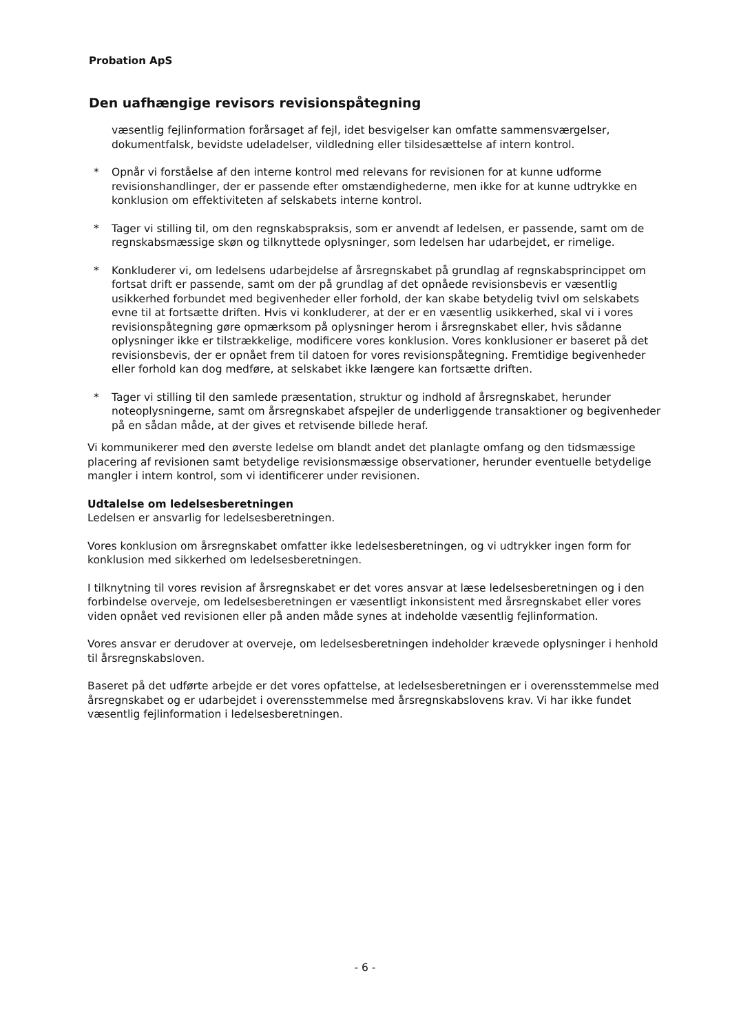Probation ApS
Den uafhængige revisors revisionspåtegning
væsentlig fejlinformation forårsaget af fejl, idet besvigelser kan omfatte sammensværgelser, dokumentfalsk, bevidste udeladelser, vildledning eller tilsidesættelse af intern kontrol.
* Opnår vi forståelse af den interne kontrol med relevans for revisionen for at kunne udforme revisionshandlinger, der er passende efter omstændighederne, men ikke for at kunne udtrykke en konklusion om effektiviteten af selskabets interne kontrol.
* Tager vi stilling til, om den regnskabspraksis, som er anvendt af ledelsen, er passende, samt om de regnskabsmæssige skøn og tilknyttede oplysninger, som ledelsen har udarbejdet, er rimelige.
* Konkluderer vi, om ledelsens udarbejdelse af årsregnskabet på grundlag af regnskabsprincippet om fortsat drift er passende, samt om der på grundlag af det opnåede revisionsbevis er væsentlig usikkerhed forbundet med begivenheder eller forhold, der kan skabe betydelig tvivl om selskabets evne til at fortsætte driften. Hvis vi konkluderer, at der er en væsentlig usikkerhed, skal vi i vores revisionspåtegning gøre opmærksom på oplysninger herom i årsregnskabet eller, hvis sådanne oplysninger ikke er tilstrækkelige, modificere vores konklusion. Vores konklusioner er baseret på det revisionsbevis, der er opnået frem til datoen for vores revisionspåtegning. Fremtidige begivenheder eller forhold kan dog medføre, at selskabet ikke længere kan fortsætte driften.
* Tager vi stilling til den samlede præsentation, struktur og indhold af årsregnskabet, herunder noteoplysningerne, samt om årsregnskabet afspejler de underliggende transaktioner og begivenheder på en sådan måde, at der gives et retvisende billede heraf.
Vi kommunikerer med den øverste ledelse om blandt andet det planlagte omfang og den tidsmæssige placering af revisionen samt betydelige revisionsmæssige observationer, herunder eventuelle betydelige mangler i intern kontrol, som vi identificerer under revisionen.
Udtalelse om ledelsesberetningen
Ledelsen er ansvarlig for ledelsesberetningen.
Vores konklusion om årsregnskabet omfatter ikke ledelsesberetningen, og vi udtrykker ingen form for konklusion med sikkerhed om ledelsesberetningen.
I tilknytning til vores revision af årsregnskabet er det vores ansvar at læse ledelsesberetningen og i den forbindelse overveje, om ledelsesberetningen er væsentligt inkonsistent med årsregnskabet eller vores viden opnået ved revisionen eller på anden måde synes at indeholde væsentlig fejlinformation.
Vores ansvar er derudover at overveje, om ledelsesberetningen indeholder krævede oplysninger i henhold til årsregnskabsloven.
Baseret på det udførte arbejde er det vores opfattelse, at ledelsesberetningen er i overensstemmelse med årsregnskabet og er udarbejdet i overensstemmelse med årsregnskabslovens krav. Vi har ikke fundet væsentlig fejlinformation i ledelsesberetningen.
- 6 -